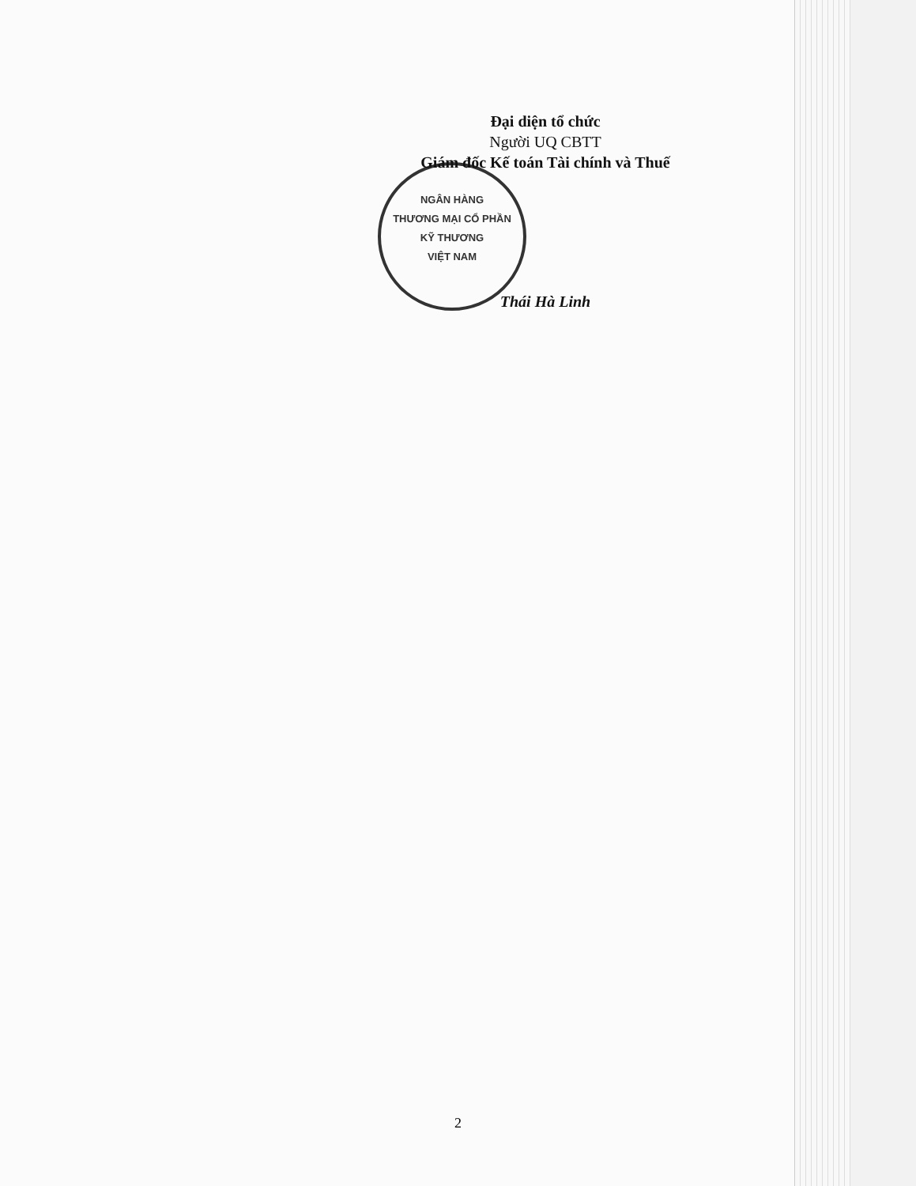NGÂN HÀNG
THƯƠNG MẠI CỔ PHẦN
KỸ THƯƠNG
VIỆT NAM
Đại diện tổ chức
Người UQ CBTT
Giám đốc Kế toán Tài chính và Thuế
Thái Hà Linh
2